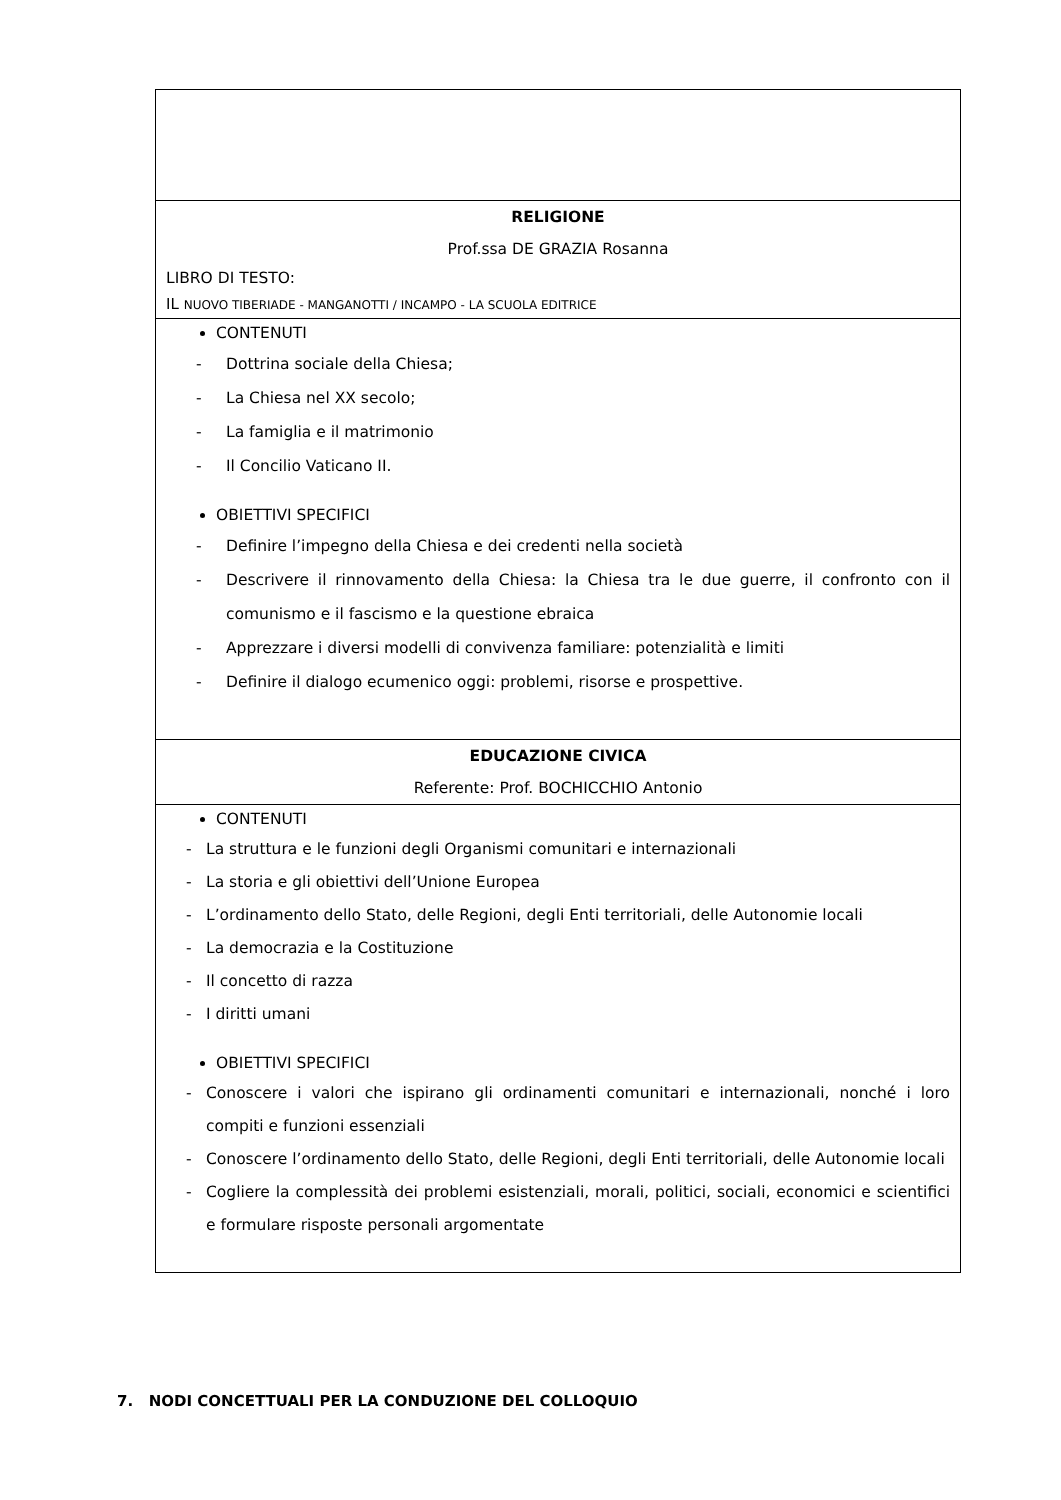| RELIGIONE Prof.ssa DE GRAZIA Rosanna LIBRO DI TESTO: IL NUOVO TIBERIADE - MANGANOTTI / INCAMPO - LA SCUOLA EDITRICE |
| CONTENUTI - Dottrina sociale della Chiesa; - La Chiesa nel XX secolo; - La famiglia e il matrimonio - Il Concilio Vaticano II. OBIETTIVI SPECIFICI - Definire l’impegno della Chiesa e dei credenti nella società - Descrivere il rinnovamento della Chiesa: la Chiesa tra le due guerre, il confronto con il comunismo e il fascismo e la questione ebraica - Apprezzare i diversi modelli di convivenza familiare: potenzialità e limiti - Definire il dialogo ecumenico oggi: problemi, risorse e prospettive. |
| EDUCAZIONE CIVICA Referente: Prof. BOCHICCHIO Antonio |
| CONTENUTI - La struttura e le funzioni degli Organismi comunitari e internazionali - La storia e gli obiettivi dell’Unione Europea - L’ordinamento dello Stato, delle Regioni, degli Enti territoriali, delle Autonomie locali - La democrazia e la Costituzione - Il concetto di razza - I diritti umani OBIETTIVI SPECIFICI - Conoscere i valori che ispirano gli ordinamenti comunitari e internazionali, nonché i loro compiti e funzioni essenziali - Conoscere l’ordinamento dello Stato, delle Regioni, degli Enti territoriali, delle Autonomie locali - Cogliere la complessità dei problemi esistenziali, morali, politici, sociali, economici e scientifici e formulare risposte personali argomentate |
7. NODI CONCETTUALI PER LA CONDUZIONE DEL COLLOQUIO